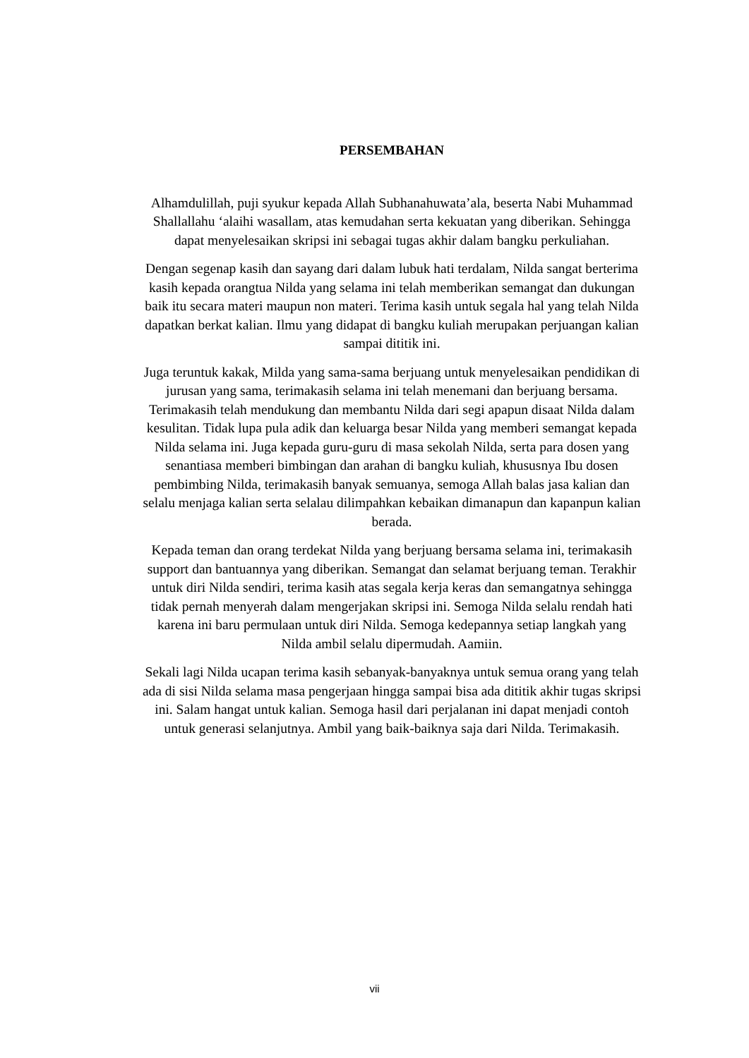PERSEMBAHAN
Alhamdulillah, puji syukur kepada Allah Subhanahuwata’ala, beserta Nabi Muhammad Shallallahu ‘alaihi wasallam, atas kemudahan serta kekuatan yang diberikan. Sehingga dapat menyelesaikan skripsi ini sebagai tugas akhir dalam bangku perkuliahan.
Dengan segenap kasih dan sayang dari dalam lubuk hati terdalam, Nilda sangat berterima kasih kepada orangtua Nilda yang selama ini telah memberikan semangat dan dukungan baik itu secara materi maupun non materi. Terima kasih untuk segala hal yang telah Nilda dapatkan berkat kalian. Ilmu yang didapat di bangku kuliah merupakan perjuangan kalian sampai dititik ini.
Juga teruntuk kakak, Milda yang sama-sama berjuang untuk menyelesaikan pendidikan di jurusan yang sama, terimakasih selama ini telah menemani dan berjuang bersama. Terimakasih telah mendukung dan membantu Nilda dari segi apapun disaat Nilda dalam kesulitan. Tidak lupa pula adik dan keluarga besar Nilda yang memberi semangat kepada Nilda selama ini. Juga kepada guru-guru di masa sekolah Nilda, serta para dosen yang senantiasa memberi bimbingan dan arahan di bangku kuliah, khususnya Ibu dosen pembimbing Nilda, terimakasih banyak semuanya, semoga Allah balas jasa kalian dan selalu menjaga kalian serta selalau dilimpahkan kebaikan dimanapun dan kapanpun kalian berada.
Kepada teman dan orang terdekat Nilda yang berjuang bersama selama ini, terimakasih support dan bantuannya yang diberikan. Semangat dan selamat berjuang teman. Terakhir untuk diri Nilda sendiri, terima kasih atas segala kerja keras dan semangatnya sehingga tidak pernah menyerah dalam mengerjakan skripsi ini. Semoga Nilda selalu rendah hati karena ini baru permulaan untuk diri Nilda. Semoga kedepannya setiap langkah yang Nilda ambil selalu dipermudah. Aamiin.
Sekali lagi Nilda ucapan terima kasih sebanyak-banyaknya untuk semua orang yang telah ada di sisi Nilda selama masa pengerjaan hingga sampai bisa ada dititik akhir tugas skripsi ini. Salam hangat untuk kalian. Semoga hasil dari perjalanan ini dapat menjadi contoh untuk generasi selanjutnya. Ambil yang baik-baiknya saja dari Nilda. Terimakasih.
vii